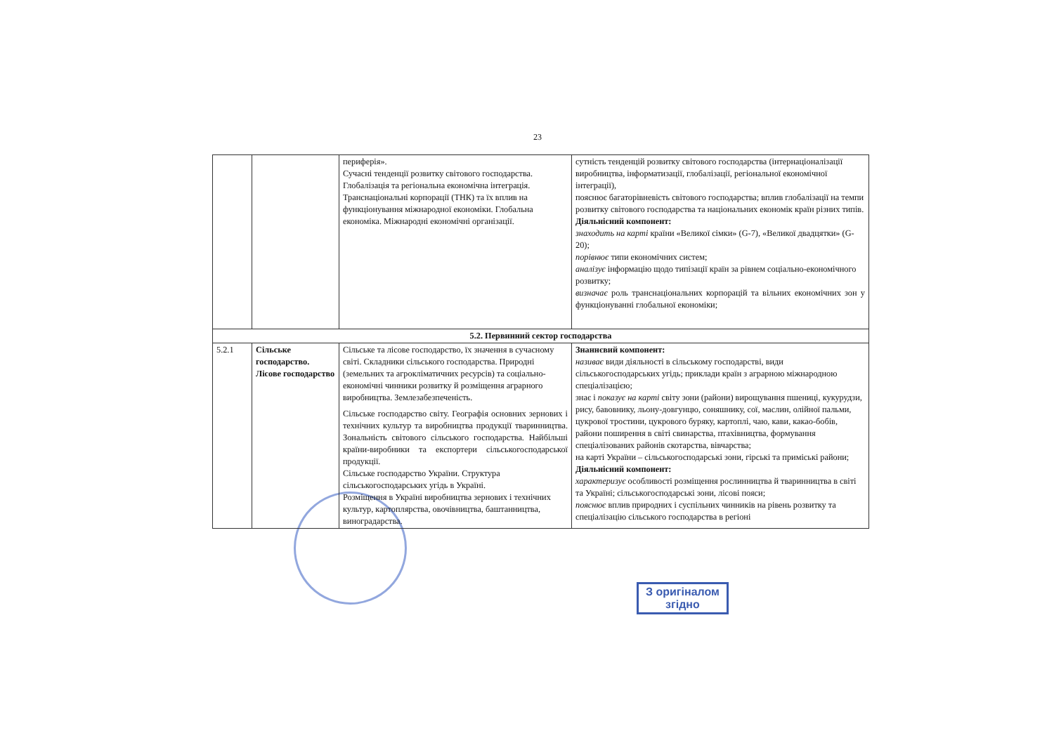23
| | | периферія». Сучасні тенденції розвитку світового господарства. Глобалізація та регіональна економічна інтеграція. Транснаціональні корпорації (ТНК) та їх вплив на функціонування міжнародної економіки. Глобальна економіка. Міжнародні економічні організації. | сутність тенденцій розвитку світового господарства (інтернаціоналізації виробництва, інформатизації, глобалізації, регіональної економічної інтеграції), пояснює багаторівневість світового господарства; вплив глобалізації на темпи розвитку світового господарства та національних економік країн різних типів. Діяльнісний компонент: знаходить на карті країни «Великої сімки» (G-7), «Великої двадцятки» (G-20); порівнює типи економічних систем; аналізує інформацію щодо типізації країн за рівнем соціально-економічного розвитку; визначає роль транснаціональних корпорацій та вільних економічних зон у функціонуванні глобальної економіки; |
| 5.2. Первинний сектор господарства | | | |
| 5.2.1 | Сільське господарство. Лісове господарство | Сільське та лісове господарство, їх значення в сучасному світі. Складники сільського господарства. Природні (земельних та агрокліматичних ресурсів) та соціально-економічні чинники розвитку й розміщення аграрного виробництва. Землезабезпеченість. Сільське господарство світу. Географія основних зернових і технічних культур та виробництва продукції тваринництва. Зональність світового сільського господарства. Найбільші країни-виробники та експортери сільськогосподарської продукції. Сільське господарство України. Структура сільськогосподарських угідь в Україні. Розміщення в Україні виробництва зернових і технічних культур, картоплярства, овочівництва, баштанництва, виноградарства. | Знаннєвий компонент: називає види діяльності в сільському господарстві, види сільськогосподарських угідь; приклади країн з аграрною міжнародною спеціалізацією; знає і показує на карті світу зони (райони) вирощування пшениці, кукурудзи, рису, бавовнику, льону-довгунцю, соняшнику, сої, маслин, олійної пальми, цукрової тростини, цукрового буряку, картоплі, чаю, кави, какао-бобів, райони поширення в світі свинарства, птахівництва, формування спеціалізованих районів скотарства, вівчарства; на карті України – сільськогосподарські зони, гірські та приміські райони; Діяльнісний компонент: характеризує особливості розміщення рослинництва й тваринництва в світі та Україні; сільськогосподарські зони, лісові пояси; пояснює вплив природних і суспільних чинників на рівень розвитку та спеціалізацію сільського господарства в регіоні |
З оригіналом
згідно